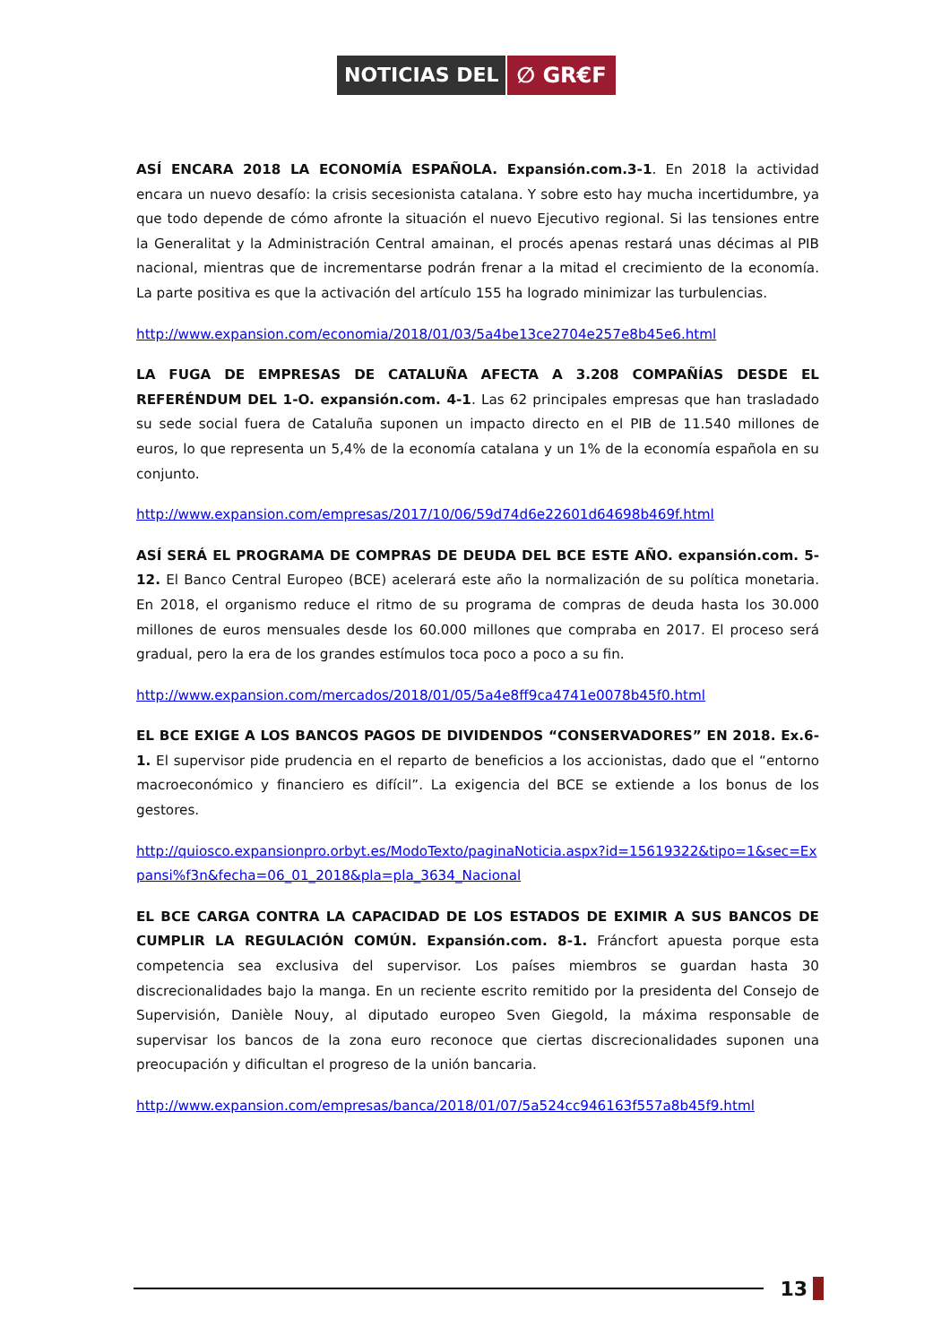NOTICIAS DEL ∅ GR€F
ASÍ ENCARA 2018 LA ECONOMÍA ESPAÑOLA. Expansión.com.3-1. En 2018 la actividad encara un nuevo desafío: la crisis secesionista catalana. Y sobre esto hay mucha incertidumbre, ya que todo depende de cómo afronte la situación el nuevo Ejecutivo regional. Si las tensiones entre la Generalitat y la Administración Central amainan, el procés apenas restará unas décimas al PIB nacional, mientras que de incrementarse podrán frenar a la mitad el crecimiento de la economía. La parte positiva es que la activación del artículo 155 ha logrado minimizar las turbulencias.
http://www.expansion.com/economia/2018/01/03/5a4be13ce2704e257e8b45e6.html
LA FUGA DE EMPRESAS DE CATALUÑA AFECTA A 3.208 COMPAÑÍAS DESDE EL REFERÉNDUM DEL 1-O. expansión.com. 4-1. Las 62 principales empresas que han trasladado su sede social fuera de Cataluña suponen un impacto directo en el PIB de 11.540 millones de euros, lo que representa un 5,4% de la economía catalana y un 1% de la economía española en su conjunto.
http://www.expansion.com/empresas/2017/10/06/59d74d6e22601d64698b469f.html
ASÍ SERÁ EL PROGRAMA DE COMPRAS DE DEUDA DEL BCE ESTE AÑO. expansión.com. 5-12. El Banco Central Europeo (BCE) acelerará este año la normalización de su política monetaria. En 2018, el organismo reduce el ritmo de su programa de compras de deuda hasta los 30.000 millones de euros mensuales desde los 60.000 millones que compraba en 2017. El proceso será gradual, pero la era de los grandes estímulos toca poco a poco a su fin.
http://www.expansion.com/mercados/2018/01/05/5a4e8ff9ca4741e0078b45f0.html
EL BCE EXIGE A LOS BANCOS PAGOS DE DIVIDENDOS “CONSERVADORES” EN 2018. Ex.6-1. El supervisor pide prudencia en el reparto de beneficios a los accionistas, dado que el “entorno macroeconómico y financiero es difícil”. La exigencia del BCE se extiende a los bonus de los gestores.
http://quiosco.expansionpro.orbyt.es/ModoTexto/paginaNoticia.aspx?id=15619322&tipo=1&sec=Expansi%f3n&fecha=06_01_2018&pla=pla_3634_Nacional
EL BCE CARGA CONTRA LA CAPACIDAD DE LOS ESTADOS DE EXIMIR A SUS BANCOS DE CUMPLIR LA REGULACIÓN COMÚN. Expansión.com. 8-1. Fráncfort apuesta porque esta competencia sea exclusiva del supervisor. Los países miembros se guardan hasta 30 discrecionalidades bajo la manga. En un reciente escrito remitido por la presidenta del Consejo de Supervisión, Danièle Nouy, al diputado europeo Sven Giegold, la máxima responsable de supervisar los bancos de la zona euro reconoce que ciertas discrecionalidades suponen una preocupación y dificultan el progreso de la unión bancaria.
http://www.expansion.com/empresas/banca/2018/01/07/5a524cc946163f557a8b45f9.html
13